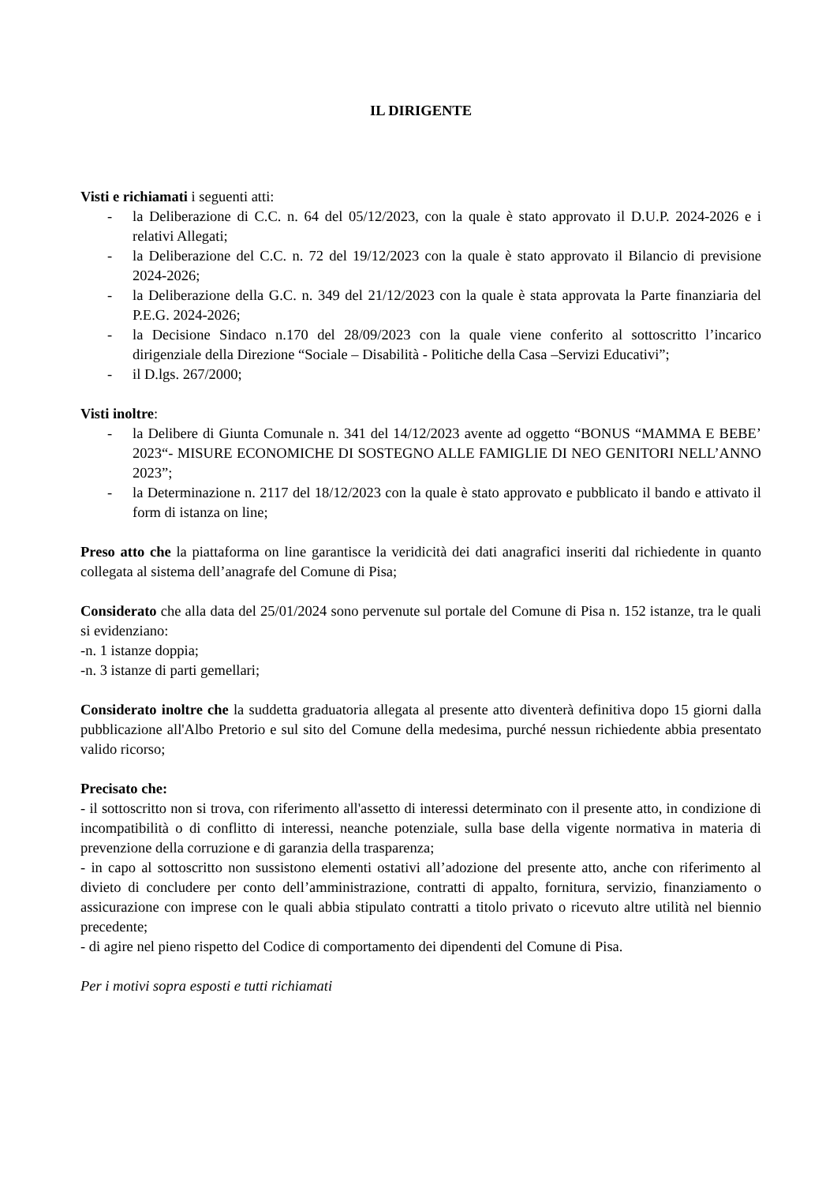IL DIRIGENTE
Visti e richiamati i seguenti atti:
- la Deliberazione di C.C. n. 64 del 05/12/2023, con la quale è stato approvato il D.U.P. 2024-2026 e i relativi Allegati;
- la Deliberazione del C.C. n. 72 del 19/12/2023 con la quale è stato approvato il Bilancio di previsione 2024-2026;
- la Deliberazione della G.C. n. 349 del 21/12/2023 con la quale è stata approvata la Parte finanziaria del P.E.G. 2024-2026;
- la Decisione Sindaco n.170 del 28/09/2023 con la quale viene conferito al sottoscritto l’incarico dirigenziale della Direzione “Sociale – Disabilità - Politiche della Casa –Servizi Educativi”;
- il D.lgs. 267/2000;
Visti inoltre:
- la Delibere di Giunta Comunale n. 341 del 14/12/2023 avente ad oggetto “BONUS “MAMMA E BEBE’ 2023“- MISURE ECONOMICHE DI SOSTEGNO ALLE FAMIGLIE DI NEO GENITORI NELL’ANNO 2023”;
- la Determinazione n. 2117 del 18/12/2023 con la quale è stato approvato e pubblicato il bando e attivato il form di istanza on line;
Preso atto che la piattaforma on line garantisce la veridicità dei dati anagrafici inseriti dal richiedente in quanto collegata al sistema dell’anagrafe del Comune di Pisa;
Considerato che alla data del 25/01/2024 sono pervenute sul portale del Comune di Pisa n. 152 istanze, tra le quali si evidenziano:
-n. 1 istanze doppia;
-n. 3 istanze di parti gemellari;
Considerato inoltre che la suddetta graduatoria allegata al presente atto diventerà definitiva dopo 15 giorni dalla pubblicazione all'Albo Pretorio e sul sito del Comune della medesima, purché nessun richiedente abbia presentato valido ricorso;
Precisato che:
- il sottoscritto non si trova, con riferimento all'assetto di interessi determinato con il presente atto, in condizione di incompatibilità o di conflitto di interessi, neanche potenziale, sulla base della vigente normativa in materia di prevenzione della corruzione e di garanzia della trasparenza;
- in capo al sottoscritto non sussistono elementi ostativi all’adozione del presente atto, anche con riferimento al divieto di concludere per conto dell’amministrazione, contratti di appalto, fornitura, servizio, finanziamento o assicurazione con imprese con le quali abbia stipulato contratti a titolo privato o ricevuto altre utilità nel biennio precedente;
- di agire nel pieno rispetto del Codice di comportamento dei dipendenti del Comune di Pisa.
Per i motivi sopra esposti e tutti richiamati